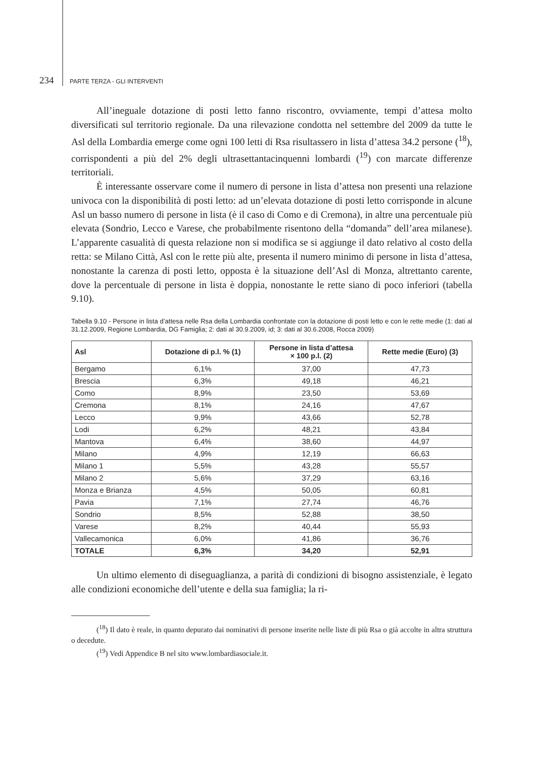234 PARTE TERZA - GLI INTERVENTI
All’ineguale dotazione di posti letto fanno riscontro, ovviamente, tempi d’attesa molto diversificati sul territorio regionale. Da una rilevazione condotta nel settembre del 2009 da tutte le Asl della Lombardia emerge come ogni 100 letti di Rsa risultassero in lista d’attesa 34.2 persone (<sup>18</sup>), corrispondenti a più del 2% degli ultrasettantacinquenni lombardi (<sup>19</sup>) con marcate differenze territoriali.
È interessante osservare come il numero di persone in lista d’attesa non presenti una relazione univoca con la disponibilità di posti letto: ad un’elevata dotazione di posti letto corrisponde in alcune Asl un basso numero di persone in lista (è il caso di Como e di Cremona), in altre una percentuale più elevata (Sondrio, Lecco e Varese, che probabilmente risentono della “domanda” dell’area milanese). L’apparente casualità di questa relazione non si modifica se si aggiunge il dato relativo al costo della retta: se Milano Città, Asl con le rette più alte, presenta il numero minimo di persone in lista d’attesa, nonostante la carenza di posti letto, opposta è la situazione dell’Asl di Monza, altrettanto carente, dove la percentuale di persone in lista è doppia, nonostante le rette siano di poco inferiori (tabella 9.10).
Tabella 9.10 - Persone in lista d’attesa nelle Rsa della Lombardia confrontate con la dotazione di posti letto e con le rette medie (1: dati al 31.12.2009, Regione Lombardia, DG Famiglia; 2: dati al 30.9.2009, id; 3: dati al 30.6.2008, Rocca 2009)
| Asl | Dotazione di p.l. % (1) | Persone in lista d’attesa × 100 p.l. (2) | Rette medie (Euro) (3) |
| --- | --- | --- | --- |
| Bergamo | 6,1% | 37,00 | 47,73 |
| Brescia | 6,3% | 49,18 | 46,21 |
| Como | 8,9% | 23,50 | 53,69 |
| Cremona | 8,1% | 24,16 | 47,67 |
| Lecco | 9,9% | 43,66 | 52,78 |
| Lodi | 6,2% | 48,21 | 43,84 |
| Mantova | 6,4% | 38,60 | 44,97 |
| Milano | 4,9% | 12,19 | 66,63 |
| Milano 1 | 5,5% | 43,28 | 55,57 |
| Milano 2 | 5,6% | 37,29 | 63,16 |
| Monza e Brianza | 4,5% | 50,05 | 60,81 |
| Pavia | 7,1% | 27,74 | 46,76 |
| Sondrio | 8,5% | 52,88 | 38,50 |
| Varese | 8,2% | 40,44 | 55,93 |
| Vallecamonica | 6,0% | 41,86 | 36,76 |
| TOTALE | 6,3% | 34,20 | 52,91 |
Un ultimo elemento di diseguaglianza, a parità di condizioni di bisogno assistenziale, è legato alle condizioni economiche dell’utente e della sua famiglia; la ri-
(<sup>18</sup>) Il dato è reale, in quanto depurato dai nominativi di persone inserite nelle liste di più Rsa o già accolte in altra struttura o decedute.
(<sup>19</sup>) Vedi Appendice B nel sito www.lombardiasociale.it.